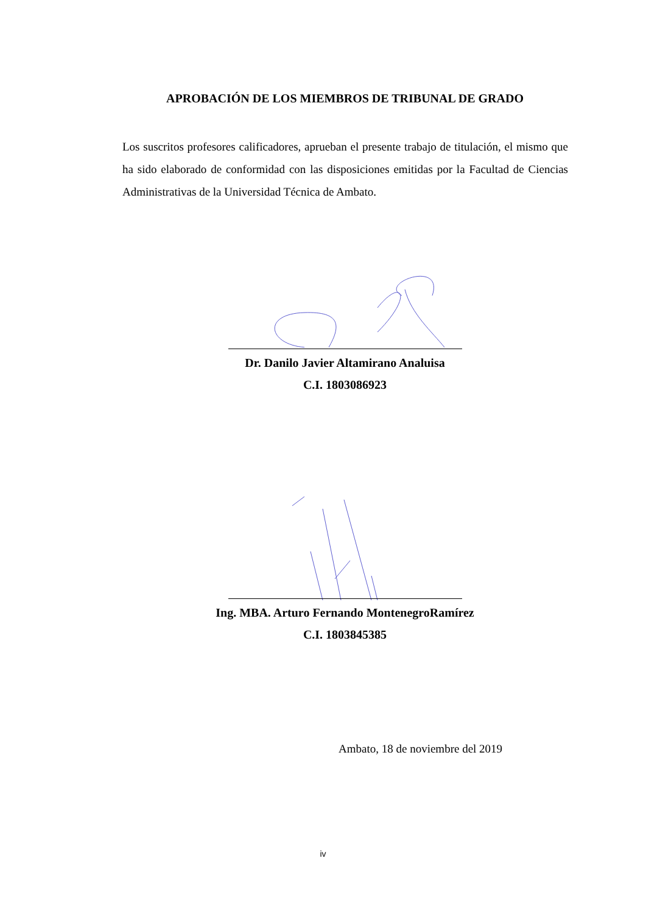APROBACIÓN DE LOS MIEMBROS DE TRIBUNAL DE GRADO
Los suscritos profesores calificadores, aprueban el presente trabajo de titulación, el mismo que ha sido elaborado de conformidad con las disposiciones emitidas por la Facultad de Ciencias Administrativas de la Universidad Técnica de Ambato.
Dr. Danilo Javier Altamirano Analuisa
C.I. 1803086923
Ing. MBA. Arturo Fernando MontenegroRamírez
C.I. 1803845385
Ambato, 18 de noviembre del 2019
iv